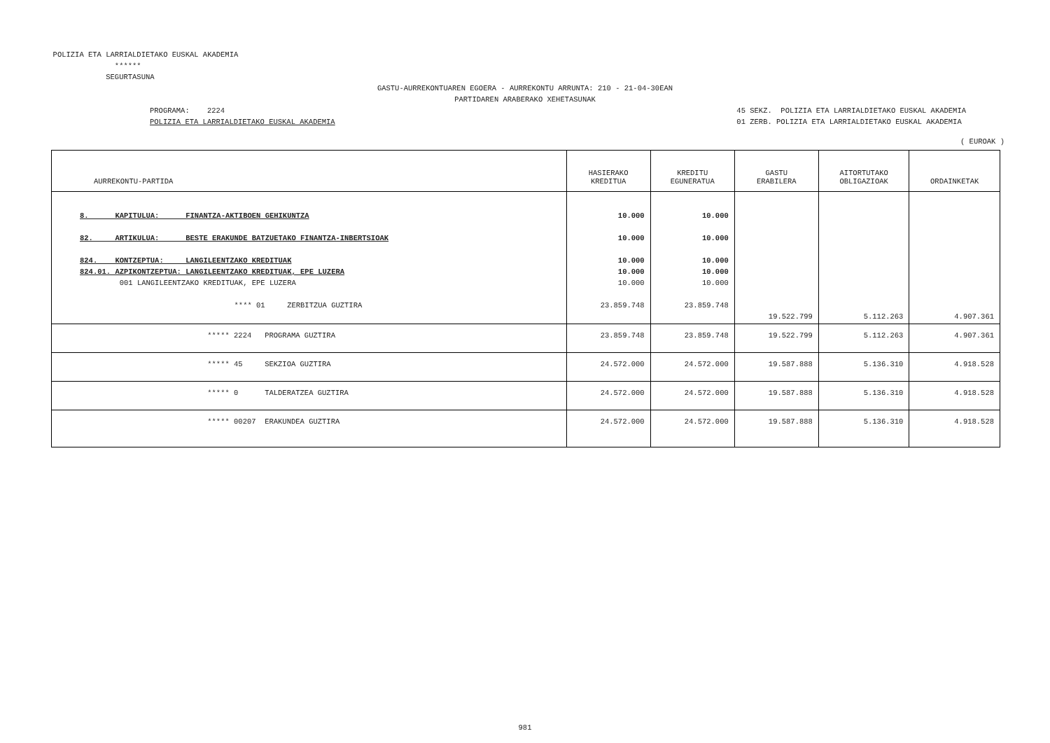POLIZIA ETA LARRIALDIETAKO EUSKAL AKADEMIA
******
SEGURTASUNA
GASTU-AURREKONTUAREN EGOERA - AURREKONTU ARRUNTA: 210 - 21-04-30EAN
PARTIDAREN ARABERAKO XEHETASUNAK
PROGRAMA: 2224
POLIZIA ETA LARRIALDIETAKO EUSKAL AKADEMIA
45 SEKZ. POLIZIA ETA LARRIALDIETAKO EUSKAL AKADEMIA
01 ZERB. POLIZIA ETA LARRIALDIETAKO EUSKAL AKADEMIA
( EUROAK )
| AURREKONTU-PARTIDA | HASIERAKO KREDITUA | KREDITU EGUNERATUA | GASTU ERABILERA | AITORTUTAKO OBLIGAZIOAK | ORDAINKETAK |
| --- | --- | --- | --- | --- | --- |
| 8. KAPITULUA: FINANTZA-AKTIBOEN GEHIKUNTZA 82. ARTIKULUA: BESTE ERAKUNDE BATZUETAKO FINANTZA-INBERTSIOAK 824. KONTZEPTUA: LANGILEENTZAKO KREDITUAK 824.01. AZPIKONTZEPTUA: LANGILEENTZAKO KREDITUAK, EPE LUZERA 001 LANGILEENTZAKO KREDITUAK, EPE LUZERA **** 01 ZERBITZUA GUZTIRA | 10.000 10.000 10.000 10.000 10.000 23.859.748 | 10.000 10.000 10.000 10.000 10.000 23.859.748 | 19.522.799 | 5.112.263 | 4.907.361 |
| ***** 2224 PROGRAMA GUZTIRA | 23.859.748 | 23.859.748 | 19.522.799 | 5.112.263 | 4.907.361 |
| ***** 45 SEKZIOA GUZTIRA | 24.572.000 | 24.572.000 | 19.587.888 | 5.136.310 | 4.918.528 |
| ***** 0 TALDERATZEA GUZTIRA | 24.572.000 | 24.572.000 | 19.587.888 | 5.136.310 | 4.918.528 |
| ***** 00207 ERAKUNDEA GUZTIRA | 24.572.000 | 24.572.000 | 19.587.888 | 5.136.310 | 4.918.528 |
981